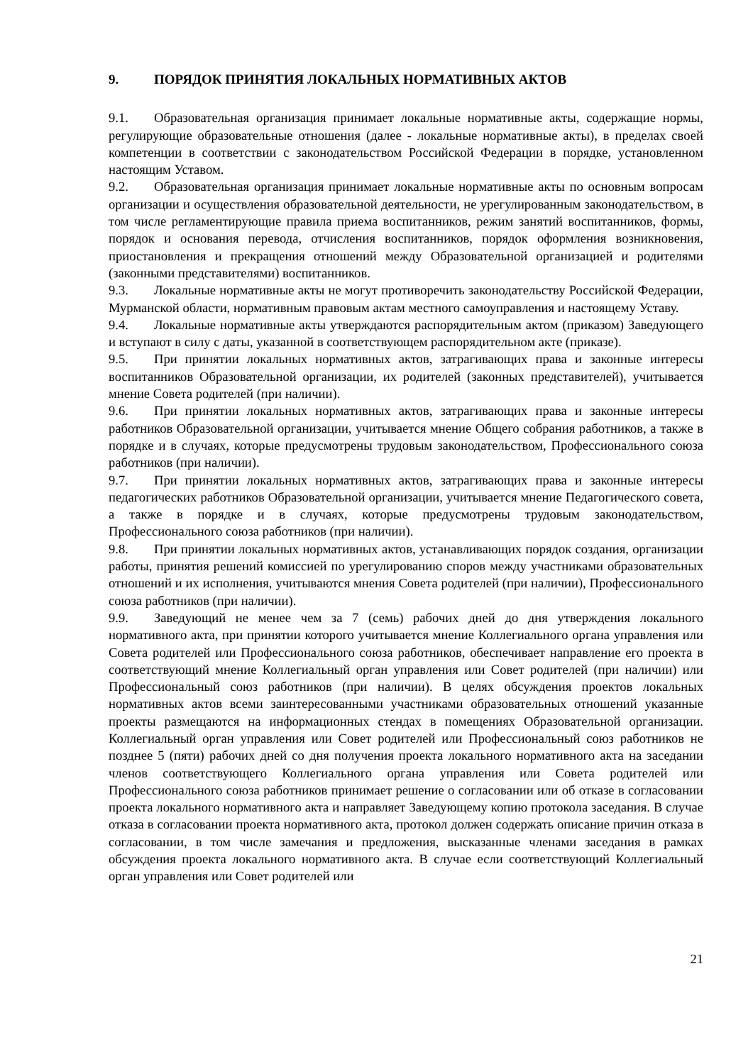9. ПОРЯДОК ПРИНЯТИЯ ЛОКАЛЬНЫХ НОРМАТИВНЫХ АКТОВ
9.1. Образовательная организация принимает локальные нормативные акты, содержащие нормы, регулирующие образовательные отношения (далее - локальные нормативные акты), в пределах своей компетенции в соответствии с законодательством Российской Федерации в порядке, установленном настоящим Уставом.
9.2. Образовательная организация принимает локальные нормативные акты по основным вопросам организации и осуществления образовательной деятельности, не урегулированным законодательством, в том числе регламентирующие правила приема воспитанников, режим занятий воспитанников, формы, порядок и основания перевода, отчисления воспитанников, порядок оформления возникновения, приостановления и прекращения отношений между Образовательной организацией и родителями (законными представителями) воспитанников.
9.3. Локальные нормативные акты не могут противоречить законодательству Российской Федерации, Мурманской области, нормативным правовым актам местного самоуправления и настоящему Уставу.
9.4. Локальные нормативные акты утверждаются распорядительным актом (приказом) Заведующего и вступают в силу с даты, указанной в соответствующем распорядительном акте (приказе).
9.5. При принятии локальных нормативных актов, затрагивающих права и законные интересы воспитанников Образовательной организации, их родителей (законных представителей), учитывается мнение Совета родителей (при наличии).
9.6. При принятии локальных нормативных актов, затрагивающих права и законные интересы работников Образовательной организации, учитывается мнение Общего собрания работников, а также в порядке и в случаях, которые предусмотрены трудовым законодательством, Профессионального союза работников (при наличии).
9.7. При принятии локальных нормативных актов, затрагивающих права и законные интересы педагогических работников Образовательной организации, учитывается мнение Педагогического совета, а также в порядке и в случаях, которые предусмотрены трудовым законодательством, Профессионального союза работников (при наличии).
9.8. При принятии локальных нормативных актов, устанавливающих порядок создания, организации работы, принятия решений комиссией по урегулированию споров между участниками образовательных отношений и их исполнения, учитываются мнения Совета родителей (при наличии), Профессионального союза работников (при наличии).
9.9. Заведующий не менее чем за 7 (семь) рабочих дней до дня утверждения локального нормативного акта, при принятии которого учитывается мнение Коллегиального органа управления или Совета родителей или Профессионального союза работников, обеспечивает направление его проекта в соответствующий мнение Коллегиальный орган управления или Совет родителей (при наличии) или Профессиональный союз работников (при наличии). В целях обсуждения проектов локальных нормативных актов всеми заинтересованными участниками образовательных отношений указанные проекты размещаются на информационных стендах в помещениях Образовательной организации. Коллегиальный орган управления или Совет родителей или Профессиональный союз работников не позднее 5 (пяти) рабочих дней со дня получения проекта локального нормативного акта на заседании членов соответствующего Коллегиального органа управления или Совета родителей или Профессионального союза работников принимает решение о согласовании или об отказе в согласовании проекта локального нормативного акта и направляет Заведующему копию протокола заседания. В случае отказа в согласовании проекта нормативного акта, протокол должен содержать описание причин отказа в согласовании, в том числе замечания и предложения, высказанные членами заседания в рамках обсуждения проекта локального нормативного акта. В случае если соответствующий Коллегиальный орган управления или Совет родителей или
21